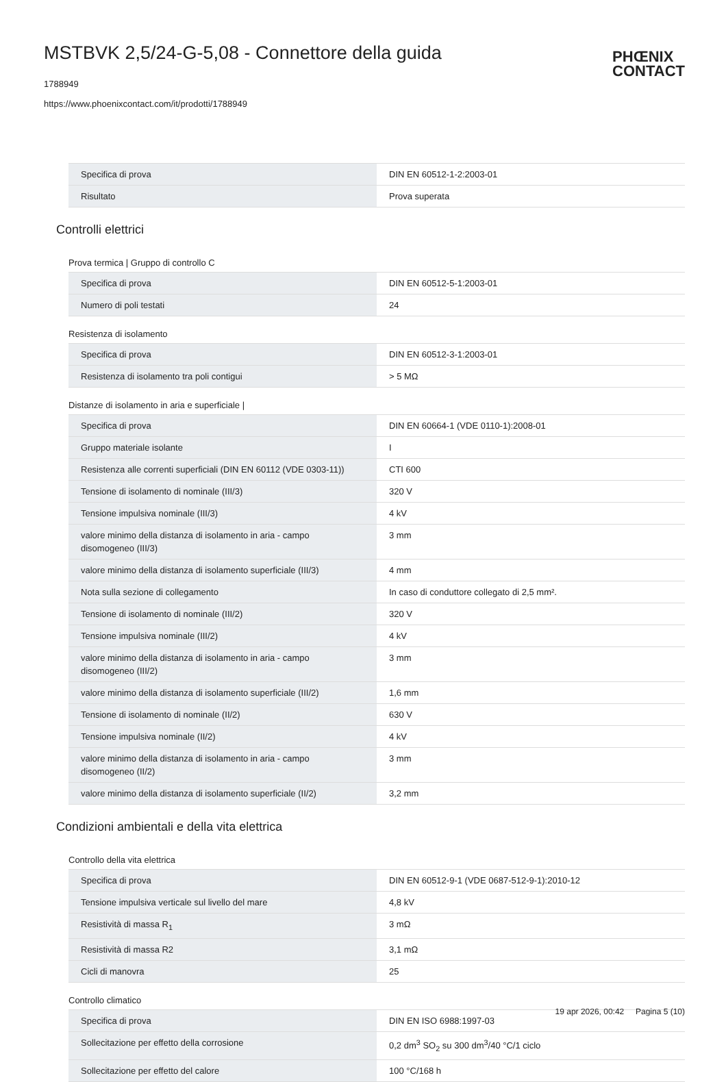MSTBVK 2,5/24-G-5,08 - Connettore della guida
1788949
https://www.phoenixcontact.com/it/prodotti/1788949
PHŒNIX
CONTACT
| Specifica di prova | DIN EN 60512-1-2:2003-01 |
| Risultato | Prova superata |
Controlli elettrici
Prova termica | Gruppo di controllo C
| Specifica di prova | DIN EN 60512-5-1:2003-01 |
| Numero di poli testati | 24 |
Resistenza di isolamento
| Specifica di prova | DIN EN 60512-3-1:2003-01 |
| Resistenza di isolamento tra poli contigui | > 5 MΩ |
Distanze di isolamento in aria e superficiale |
| Specifica di prova | DIN EN 60664-1 (VDE 0110-1):2008-01 |
| Gruppo materiale isolante | I |
| Resistenza alle correnti superficiali (DIN EN 60112 (VDE 0303-11)) | CTI 600 |
| Tensione di isolamento di nominale (III/3) | 320 V |
| Tensione impulsiva nominale (III/3) | 4 kV |
| valore minimo della distanza di isolamento in aria - campo disomogeneo (III/3) | 3 mm |
| valore minimo della distanza di isolamento superficiale (III/3) | 4 mm |
| Nota sulla sezione di collegamento | In caso di conduttore collegato di 2,5 mm². |
| Tensione di isolamento di nominale (III/2) | 320 V |
| Tensione impulsiva nominale (III/2) | 4 kV |
| valore minimo della distanza di isolamento in aria - campo disomogeneo (III/2) | 3 mm |
| valore minimo della distanza di isolamento superficiale (III/2) | 1,6 mm |
| Tensione di isolamento di nominale (II/2) | 630 V |
| Tensione impulsiva nominale (II/2) | 4 kV |
| valore minimo della distanza di isolamento in aria - campo disomogeneo (II/2) | 3 mm |
| valore minimo della distanza di isolamento superficiale (II/2) | 3,2 mm |
Condizioni ambientali e della vita elettrica
Controllo della vita elettrica
| Specifica di prova | DIN EN 60512-9-1 (VDE 0687-512-9-1):2010-12 |
| Tensione impulsiva verticale sul livello del mare | 4,8 kV |
| Resistività di massa R<sub>1</sub> | 3 mΩ |
| Resistività di massa R2 | 3,1 mΩ |
| Cicli di manovra | 25 |
Controllo climatico
| Specifica di prova | DIN EN ISO 6988:1997-03 |
| Sollecitazione per effetto della corrosione | 0,2 dm<sup>3</sup> SO<sub>2</sub> su 300 dm<sup>3</sup>/40 °C/1 ciclo |
| Sollecitazione per effetto del calore | 100 °C/168 h |
19 apr 2026, 00:42 Pagina 5 (10)